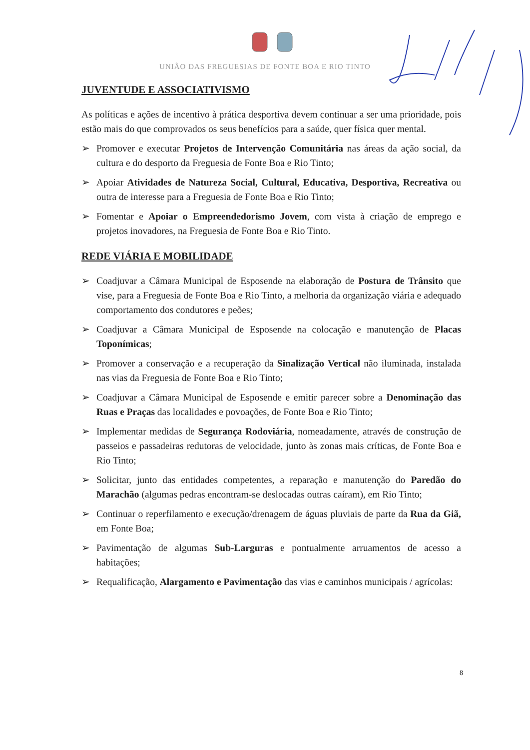UNIÃO DAS FREGUESIAS DE FONTE BOA E RIO TINTO
JUVENTUDE E ASSOCIATIVISMO
As políticas e ações de incentivo à prática desportiva devem continuar a ser uma prioridade, pois estão mais do que comprovados os seus benefícios para a saúde, quer física quer mental.
➢ Promover e executar Projetos de Intervenção Comunitária nas áreas da ação social, da cultura e do desporto da Freguesia de Fonte Boa e Rio Tinto;
➢ Apoiar Atividades de Natureza Social, Cultural, Educativa, Desportiva, Recreativa ou outra de interesse para a Freguesia de Fonte Boa e Rio Tinto;
➢ Fomentar e Apoiar o Empreendedorismo Jovem, com vista à criação de emprego e projetos inovadores, na Freguesia de Fonte Boa e Rio Tinto.
REDE VIÁRIA E MOBILIDADE
➢ Coadjuvar a Câmara Municipal de Esposende na elaboração de Postura de Trânsito que vise, para a Freguesia de Fonte Boa e Rio Tinto, a melhoria da organização viária e adequado comportamento dos condutores e peões;
➢ Coadjuvar a Câmara Municipal de Esposende na colocação e manutenção de Placas Toponímicas;
➢ Promover a conservação e a recuperação da Sinalização Vertical não iluminada, instalada nas vias da Freguesia de Fonte Boa e Rio Tinto;
➢ Coadjuvar a Câmara Municipal de Esposende e emitir parecer sobre a Denominação das Ruas e Praças das localidades e povoações, de Fonte Boa e Rio Tinto;
➢ Implementar medidas de Segurança Rodoviária, nomeadamente, através de construção de passeios e passadeiras redutoras de velocidade, junto às zonas mais críticas, de Fonte Boa e Rio Tinto;
➢ Solicitar, junto das entidades competentes, a reparação e manutenção do Paredão do Marachão (algumas pedras encontram-se deslocadas outras caíram), em Rio Tinto;
➢ Continuar o reperfilamento e execução/drenagem de águas pluviais de parte da Rua da Giã, em Fonte Boa;
➢ Pavimentação de algumas Sub-Larguras e pontualmente arruamentos de acesso a habitações;
➢ Requalificação, Alargamento e Pavimentação das vias e caminhos municipais / agrícolas:
8